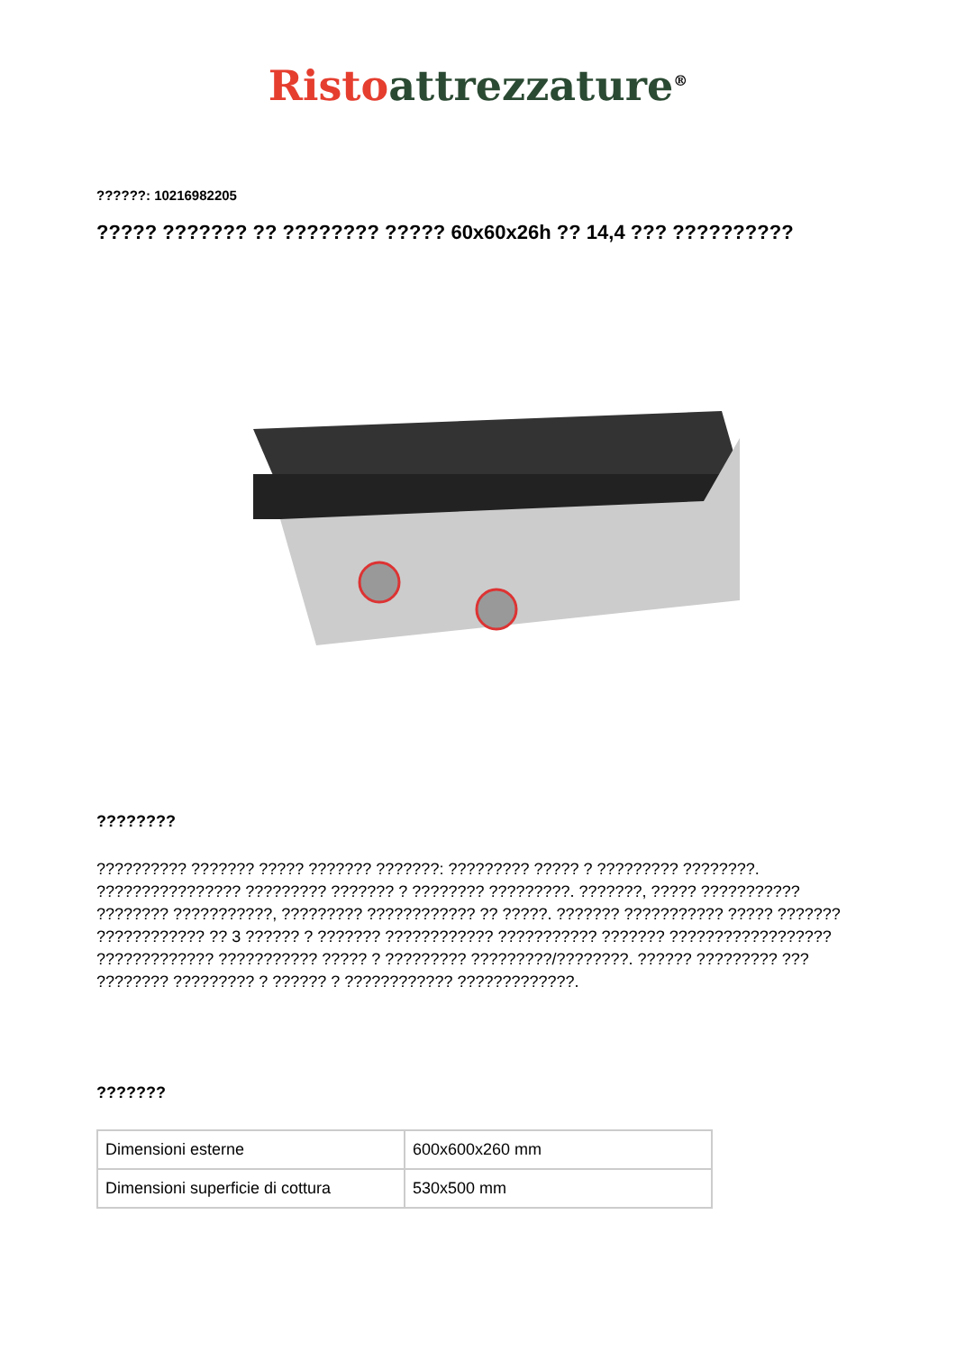Risto attrezzature<sup>®</sup>
??????: 10216982205
????? ??????? ?? ???????? ????? 60x60x26h ?? 14,4 ??? ??????????
????????
?????????? ??????? ????? ??????? ???????: ????????? ????? ? ????????? ????????. ???????????????? ????????? ??????? ? ???????? ?????????. ???????, ????? ??????????? ???????? ???????????, ????????? ???????????? ?? ?????. ??????? ??????????? ????? ??????? ???????????? ?? 3 ?????? ? ??????? ???????????? ??????????? ??????? ?????????????????? ????????????? ??????????? ????? ? ????????? ?????????/????????. ?????? ????????? ??? ???????? ????????? ? ?????? ? ???????????? ?????????????.
???????
| Dimensioni esterne | 600x600x260 mm |
| Dimensioni superficie di cottura | 530x500 mm |